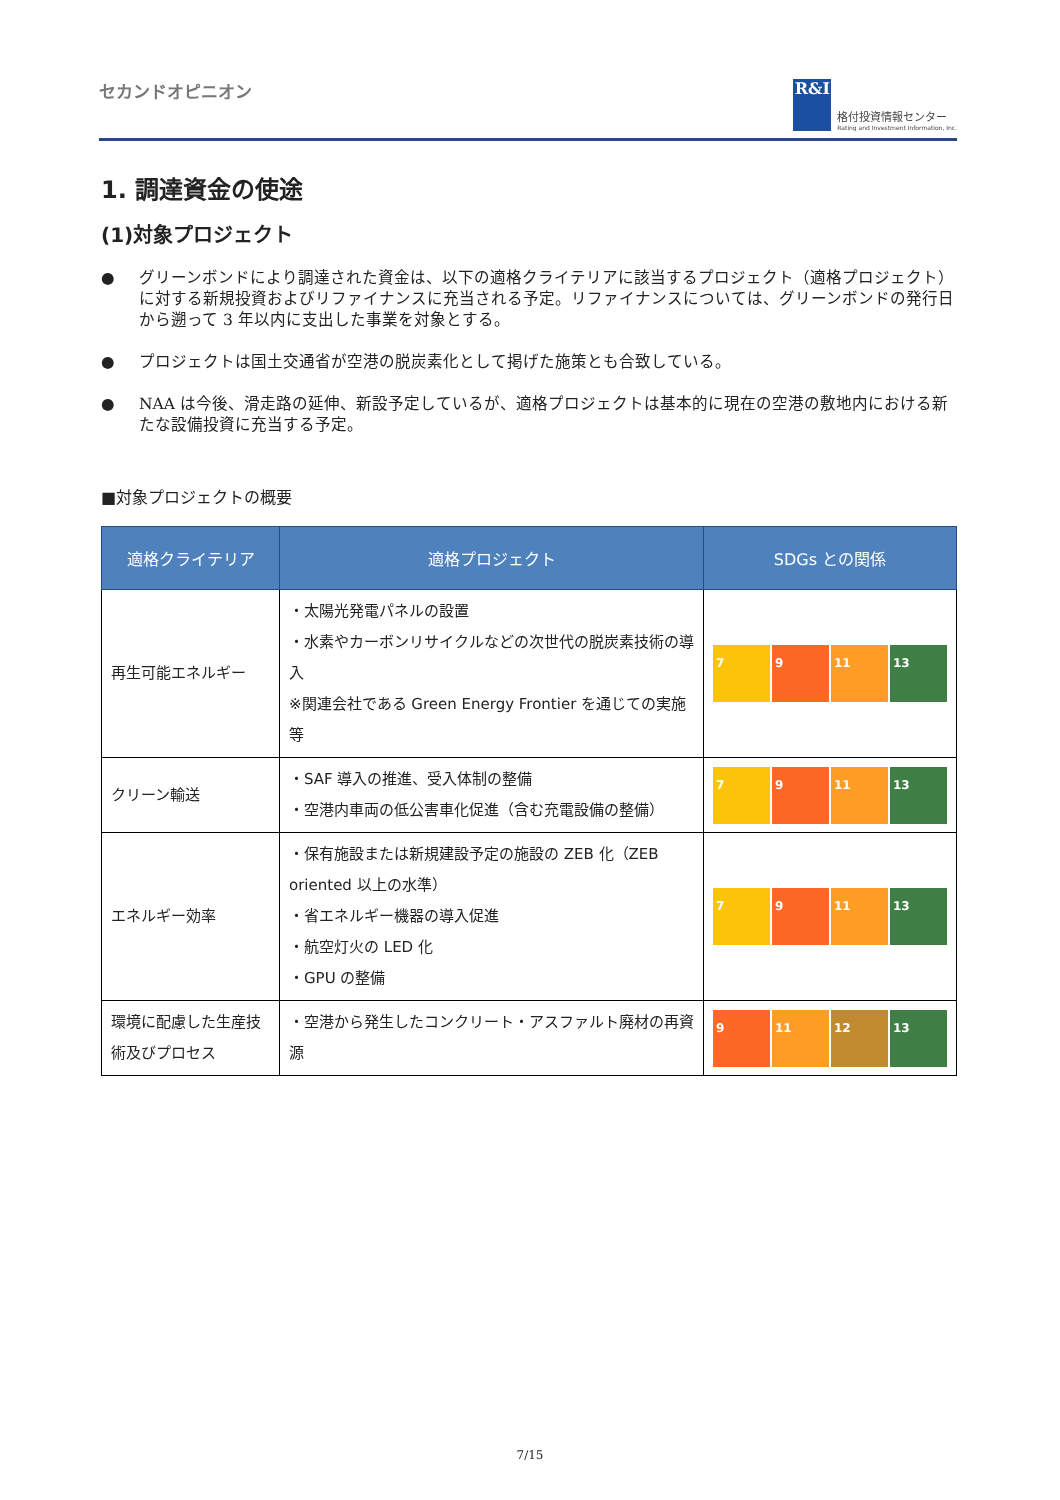セカンドオピニオン
R&I
格付投資情報センター
Rating and Investment Information, Inc.
1. 調達資金の使途
(1)対象プロジェクト
● グリーンボンドにより調達された資金は、以下の適格クライテリアに該当するプロジェクト（適格プロジェクト）に対する新規投資およびリファイナンスに充当される予定。リファイナンスについては、グリーンボンドの発行日から遡って 3 年以内に支出した事業を対象とする。
● プロジェクトは国土交通省が空港の脱炭素化として掲げた施策とも合致している。
● NAA は今後、滑走路の延伸、新設予定しているが、適格プロジェクトは基本的に現在の空港の敷地内における新たな設備投資に充当する予定。
■対象プロジェクトの概要
| 適格クライテリア | 適格プロジェクト | SDGs との関係 |
| --- | --- | --- |
| 再生可能エネルギー | ・太陽光発電パネルの設置 ・水素やカーボンリサイクルなどの次世代の脱炭素技術の導入 ※関連会社である Green Energy Frontier を通じての実施等 | 7 9 11 13 |
| クリーン輸送 | ・SAF 導入の推進、受入体制の整備 ・空港内車両の低公害車化促進（含む充電設備の整備） | 7 9 11 13 |
| エネルギー効率 | ・保有施設または新規建設予定の施設の ZEB 化（ZEB oriented 以上の水準） ・省エネルギー機器の導入促進 ・航空灯火の LED 化 ・GPU の整備 | 7 9 11 13 |
| 環境に配慮した生産技術及びプロセス | ・空港から発生したコンクリート・アスファルト廃材の再資源 | 9 11 12 13 |
7/15